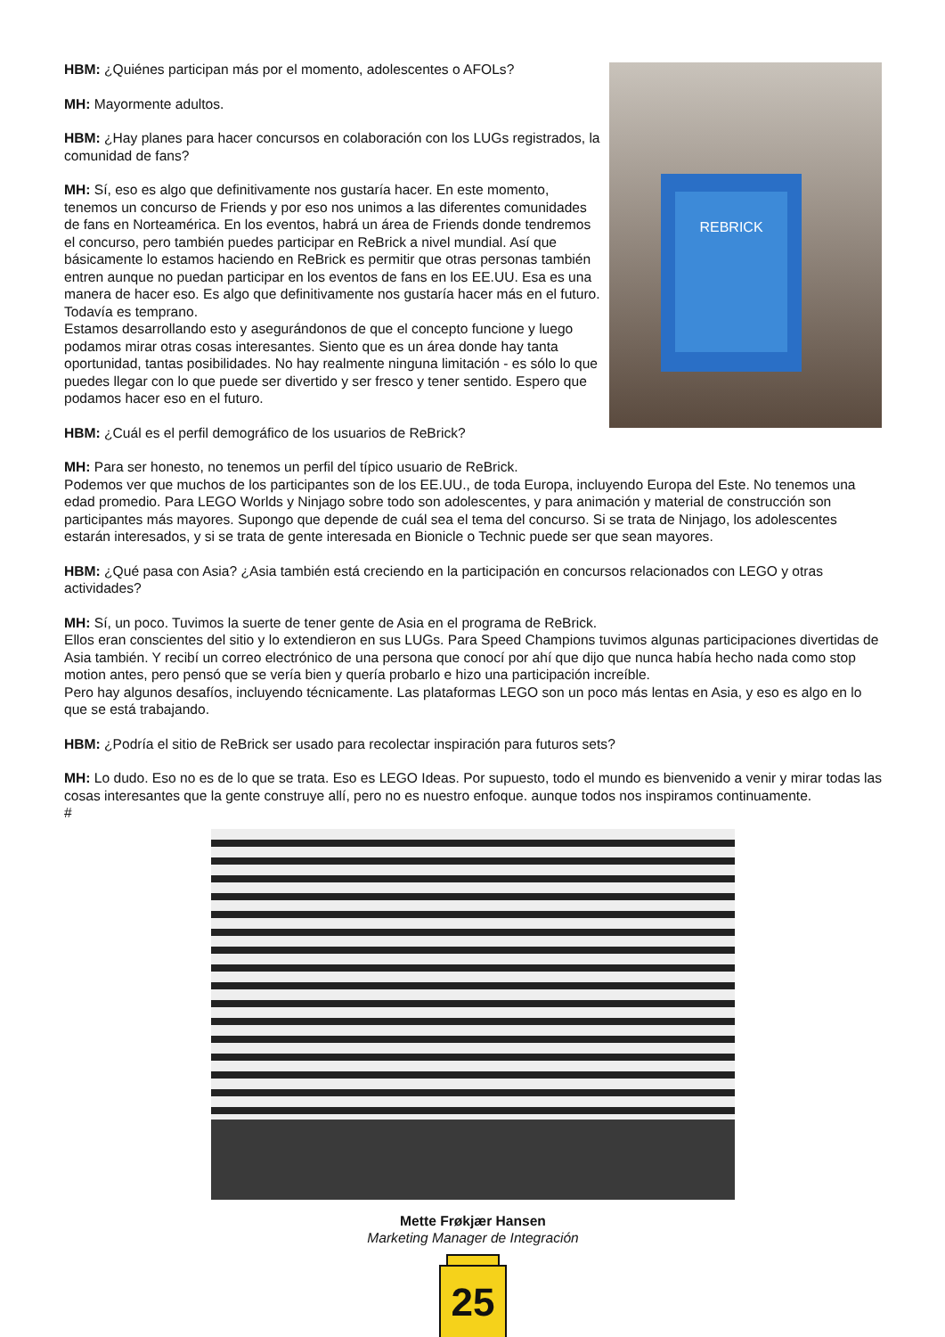REBRICK
HBM: ¿Quiénes participan más por el momento, adolescentes o AFOLs?
MH: Mayormente adultos.
HBM: ¿Hay planes para hacer concursos en colaboración con los LUGs registrados, la comunidad de fans?
MH: Sí, eso es algo que definitivamente nos gustaría hacer. En este momento, tenemos un concurso de Friends y por eso nos unimos a las diferentes comunidades de fans en Norteamérica. En los eventos, habrá un área de Friends donde tendremos el concurso, pero también puedes participar en ReBrick a nivel mundial. Así que básicamente lo estamos haciendo en ReBrick es permitir que otras personas también entren aunque no puedan participar en los eventos de fans en los EE.UU. Esa es una manera de hacer eso. Es algo que definitivamente nos gustaría hacer más en el futuro. Todavía es temprano.
Estamos desarrollando esto y asegurándonos de que el concepto funcione y luego podamos mirar otras cosas interesantes. Siento que es un área donde hay tanta oportunidad, tantas posibilidades. No hay realmente ninguna limitación - es sólo lo que puedes llegar con lo que puede ser divertido y ser fresco y tener sentido. Espero que podamos hacer eso en el futuro.
HBM: ¿Cuál es el perfil demográfico de los usuarios de ReBrick?
MH: Para ser honesto, no tenemos un perfil del típico usuario de ReBrick.
Podemos ver que muchos de los participantes son de los EE.UU., de toda Europa, incluyendo Europa del Este. No tenemos una edad promedio. Para LEGO Worlds y Ninjago sobre todo son adolescentes, y para animación y material de construcción son participantes más mayores. Supongo que depende de cuál sea el tema del concurso. Si se trata de Ninjago, los adolescentes estarán interesados, y si se trata de gente interesada en Bionicle o Technic puede ser que sean mayores.
HBM: ¿Qué pasa con Asia? ¿Asia también está creciendo en la participación en concursos relacionados con LEGO y otras actividades?
MH: Sí, un poco. Tuvimos la suerte de tener gente de Asia en el programa de ReBrick.
Ellos eran conscientes del sitio y lo extendieron en sus LUGs. Para Speed Champions tuvimos algunas participaciones divertidas de Asia también. Y recibí un correo electrónico de una persona que conocí por ahí que dijo que nunca había hecho nada como stop motion antes, pero pensó que se vería bien y quería probarlo e hizo una participación increíble.
Pero hay algunos desafíos, incluyendo técnicamente. Las plataformas LEGO son un poco más lentas en Asia, y eso es algo en lo que se está trabajando.
HBM: ¿Podría el sitio de ReBrick ser usado para recolectar inspiración para futuros sets?
MH: Lo dudo. Eso no es de lo que se trata. Eso es LEGO Ideas. Por supuesto, todo el mundo es bienvenido a venir y mirar todas las cosas interesantes que la gente construye allí, pero no es nuestro enfoque. aunque todos nos inspiramos continuamente.
#
Mette Frøkjær Hansen
Marketing Manager de Integración
25